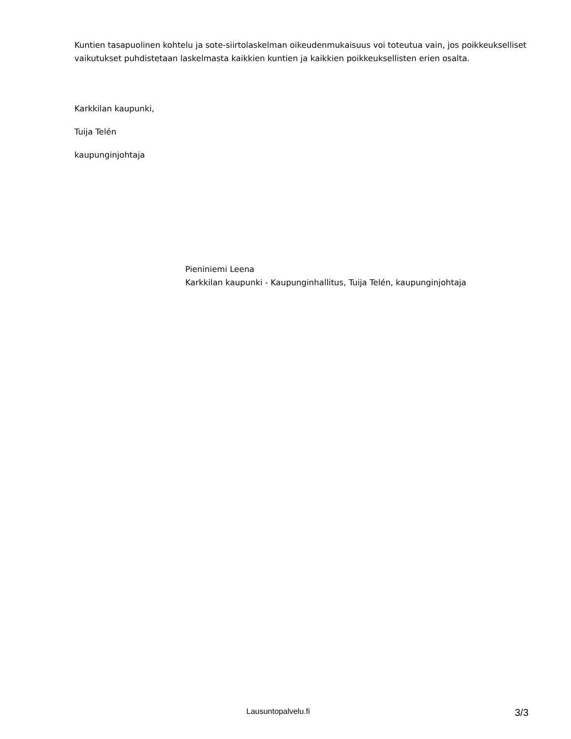Kuntien tasapuolinen kohtelu ja sote-siirtolaskelman oikeudenmukaisuus voi toteutua vain, jos poikkeukselliset vaikutukset puhdistetaan laskelmasta kaikkien kuntien ja kaikkien poikkeuksellisten erien osalta.
Karkkilan kaupunki,
Tuija Telén
kaupunginjohtaja
Pieniniemi Leena
Karkkilan kaupunki - Kaupunginhallitus, Tuija Telén, kaupunginjohtaja
Lausuntopalvelu.fi 3/3